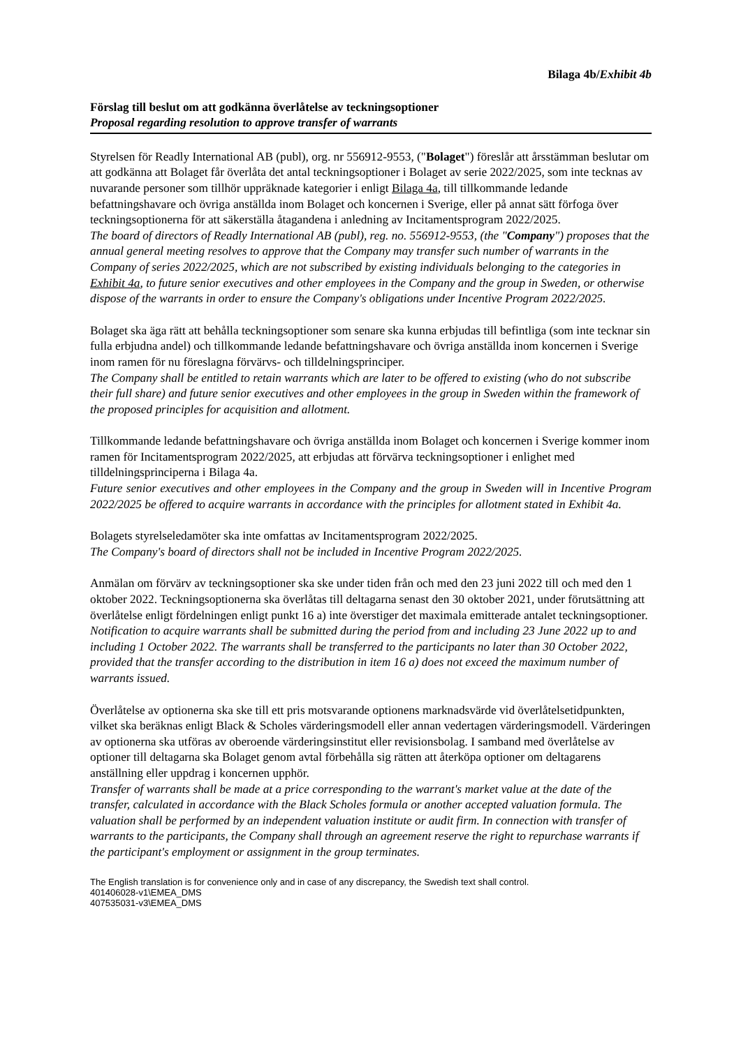Bilaga 4b/Exhibit 4b
Förslag till beslut om att godkänna överlåtelse av teckningsoptioner
Proposal regarding resolution to approve transfer of warrants
Styrelsen för Readly International AB (publ), org. nr 556912-9553, ("Bolaget") föreslår att årsstämman beslutar om att godkänna att Bolaget får överlåta det antal teckningsoptioner i Bolaget av serie 2022/2025, som inte tecknas av nuvarande personer som tillhör uppräknade kategorier i enligt Bilaga 4a, till tillkommande ledande befattningshavare och övriga anställda inom Bolaget och koncernen i Sverige, eller på annat sätt förfoga över teckningsoptionerna för att säkerställa åtagandena i anledning av Incitamentsprogram 2022/2025.
The board of directors of Readly International AB (publ), reg. no. 556912-9553, (the "Company") proposes that the annual general meeting resolves to approve that the Company may transfer such number of warrants in the Company of series 2022/2025, which are not subscribed by existing individuals belonging to the categories in Exhibit 4a, to future senior executives and other employees in the Company and the group in Sweden, or otherwise dispose of the warrants in order to ensure the Company's obligations under Incentive Program 2022/2025.
Bolaget ska äga rätt att behålla teckningsoptioner som senare ska kunna erbjudas till befintliga (som inte tecknar sin fulla erbjudna andel) och tillkommande ledande befattningshavare och övriga anställda inom koncernen i Sverige inom ramen för nu föreslagna förvärvs- och tilldelningsprinciper.
The Company shall be entitled to retain warrants which are later to be offered to existing (who do not subscribe their full share) and future senior executives and other employees in the group in Sweden within the framework of the proposed principles for acquisition and allotment.
Tillkommande ledande befattningshavare och övriga anställda inom Bolaget och koncernen i Sverige kommer inom ramen för Incitamentsprogram 2022/2025, att erbjudas att förvärva teckningsoptioner i enlighet med tilldelningsprinciperna i Bilaga 4a.
Future senior executives and other employees in the Company and the group in Sweden will in Incentive Program 2022/2025 be offered to acquire warrants in accordance with the principles for allotment stated in Exhibit 4a.
Bolagets styrelseledamöter ska inte omfattas av Incitamentsprogram 2022/2025.
The Company's board of directors shall not be included in Incentive Program 2022/2025.
Anmälan om förvärv av teckningsoptioner ska ske under tiden från och med den 23 juni 2022 till och med den 1 oktober 2022. Teckningsoptionerna ska överlåtas till deltagarna senast den 30 oktober 2021, under förutsättning att överlåtelse enligt fördelningen enligt punkt 16 a) inte överstiger det maximala emitterade antalet teckningsoptioner.
Notification to acquire warrants shall be submitted during the period from and including 23 June 2022 up to and including 1 October 2022. The warrants shall be transferred to the participants no later than 30 October 2022, provided that the transfer according to the distribution in item 16 a) does not exceed the maximum number of warrants issued.
Överlåtelse av optionerna ska ske till ett pris motsvarande optionens marknadsvärde vid överlåtelsetidpunkten, vilket ska beräknas enligt Black & Scholes värderingsmodell eller annan vedertagen värderingsmodell. Värderingen av optionerna ska utföras av oberoende värderingsinstitut eller revisionsbolag. I samband med överlåtelse av optioner till deltagarna ska Bolaget genom avtal förbehålla sig rätten att återköpa optioner om deltagarens anställning eller uppdrag i koncernen upphör.
Transfer of warrants shall be made at a price corresponding to the warrant's market value at the date of the transfer, calculated in accordance with the Black Scholes formula or another accepted valuation formula. The valuation shall be performed by an independent valuation institute or audit firm. In connection with transfer of warrants to the participants, the Company shall through an agreement reserve the right to repurchase warrants if the participant's employment or assignment in the group terminates.
The English translation is for convenience only and in case of any discrepancy, the Swedish text shall control.
401406028-v1\EMEA_DMS
407535031-v3\EMEA_DMS